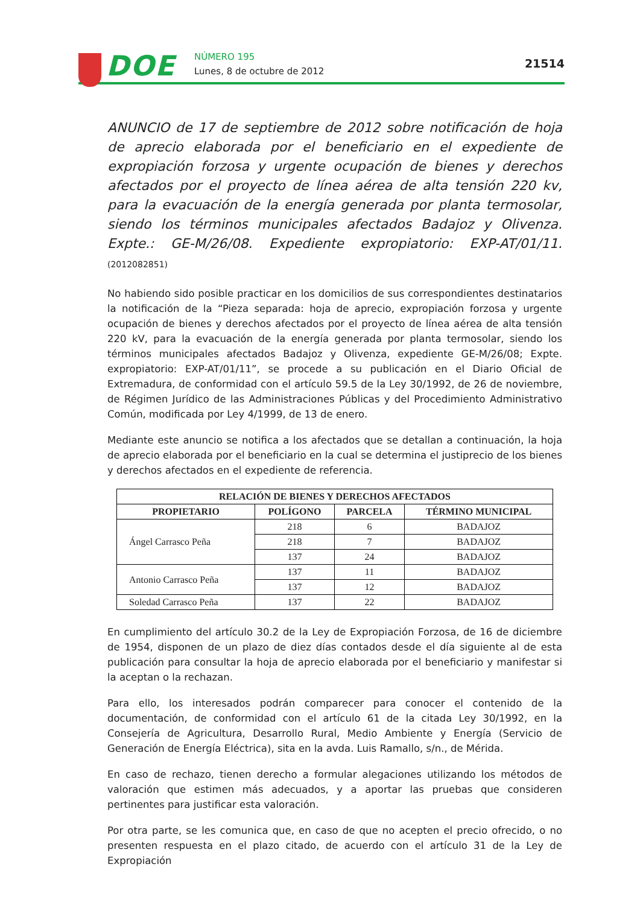DOE
NÚMERO 195
Lunes, 8 de octubre de 2012
21514
ANUNCIO de 17 de septiembre de 2012 sobre notificación de hoja de aprecio elaborada por el beneficiario en el expediente de expropiación forzosa y urgente ocupación de bienes y derechos afectados por el proyecto de línea aérea de alta tensión 220 kv, para la evacuación de la energía generada por planta termosolar, siendo los términos municipales afectados Badajoz y Olivenza. Expte.: GE-M/26/08. Expediente expropiatorio: EXP-AT/01/11. (2012082851)
No habiendo sido posible practicar en los domicilios de sus correspondientes destinatarios la notificación de la “Pieza separada: hoja de aprecio, expropiación forzosa y urgente ocupación de bienes y derechos afectados por el proyecto de línea aérea de alta tensión 220 kV, para la evacuación de la energía generada por planta termosolar, siendo los términos municipales afectados Badajoz y Olivenza, expediente GE-M/26/08; Expte. expropiatorio: EXP-AT/01/11”, se procede a su publicación en el Diario Oficial de Extremadura, de conformidad con el artículo 59.5 de la Ley 30/1992, de 26 de noviembre, de Régimen Jurídico de las Administraciones Públicas y del Procedimiento Administrativo Común, modificada por Ley 4/1999, de 13 de enero.
Mediante este anuncio se notifica a los afectados que se detallan a continuación, la hoja de aprecio elaborada por el beneficiario en la cual se determina el justiprecio de los bienes y derechos afectados en el expediente de referencia.
| RELACIÓN DE BIENES Y DERECHOS AFECTADOS | | | |
| --- | --- | --- | --- |
| PROPIETARIO | POLÍGONO | PARCELA | TÉRMINO MUNICIPAL |
| Ángel Carrasco Peña | 218 | 6 | BADAJOZ |
| | 218 | 7 | BADAJOZ |
| | 137 | 24 | BADAJOZ |
| Antonio Carrasco Peña | 137 | 11 | BADAJOZ |
| | 137 | 12 | BADAJOZ |
| Soledad Carrasco Peña | 137 | 22 | BADAJOZ |
En cumplimiento del artículo 30.2 de la Ley de Expropiación Forzosa, de 16 de diciembre de 1954, disponen de un plazo de diez días contados desde el día siguiente al de esta publicación para consultar la hoja de aprecio elaborada por el beneficiario y manifestar si la aceptan o la rechazan.
Para ello, los interesados podrán comparecer para conocer el contenido de la documentación, de conformidad con el artículo 61 de la citada Ley 30/1992, en la Consejería de Agricultura, Desarrollo Rural, Medio Ambiente y Energía (Servicio de Generación de Energía Eléctrica), sita en la avda. Luis Ramallo, s/n., de Mérida.
En caso de rechazo, tienen derecho a formular alegaciones utilizando los métodos de valoración que estimen más adecuados, y a aportar las pruebas que consideren pertinentes para justificar esta valoración.
Por otra parte, se les comunica que, en caso de que no acepten el precio ofrecido, o no presenten respuesta en el plazo citado, de acuerdo con el artículo 31 de la Ley de Expropiación